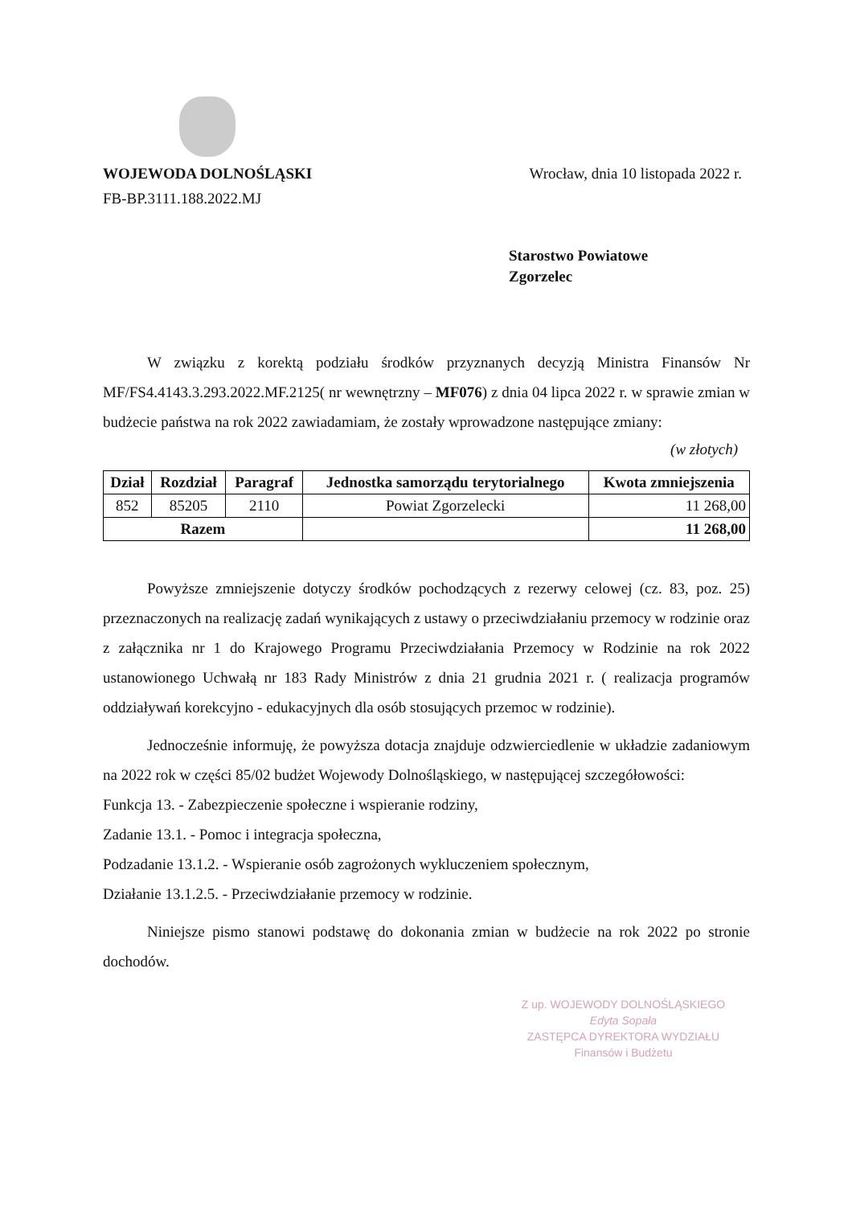WOJEWODA DOLNOŚLĄSKI
FB-BP.3111.188.2022.MJ
Wrocław, dnia 10 listopada 2022 r.
Starostwo Powiatowe
Zgorzelec
W związku z korektą podziału środków przyznanych decyzją Ministra Finansów Nr MF/FS4.4143.3.293.2022.MF.2125( nr wewnętrzny – MF076) z dnia 04 lipca 2022 r. w sprawie zmian w budżecie państwa na rok 2022 zawiadamiam, że zostały wprowadzone następujące zmiany:
(w złotych)
| Dział | Rozdział | Paragraf | Jednostka samorządu terytorialnego | Kwota zmniejszenia |
| --- | --- | --- | --- | --- |
| 852 | 85205 | 2110 | Powiat Zgorzelecki | 11 268,00 |
| Razem | | | | 11 268,00 |
Powyższe zmniejszenie dotyczy środków pochodzących z rezerwy celowej (cz. 83, poz. 25) przeznaczonych na realizację zadań wynikających z ustawy o przeciwdziałaniu przemocy w rodzinie oraz z załącznika nr 1 do Krajowego Programu Przeciwdziałania Przemocy w Rodzinie na rok 2022 ustanowionego Uchwałą nr 183 Rady Ministrów z dnia 21 grudnia 2021 r. ( realizacja programów oddziaływań korekcyjno - edukacyjnych dla osób stosujących przemoc w rodzinie).
Jednocześnie informuję, że powyższa dotacja znajduje odzwierciedlenie w układzie zadaniowym na 2022 rok w części 85/02 budżet Wojewody Dolnośląskiego, w następującej szczegółowości:
Funkcja 13. - Zabezpieczenie społeczne i wspieranie rodziny,
Zadanie 13.1. - Pomoc i integracja społeczna,
Podzadanie 13.1.2. - Wspieranie osób zagrożonych wykluczeniem społecznym,
Działanie 13.1.2.5. - Przeciwdziałanie przemocy w rodzinie.
Niniejsze pismo stanowi podstawę do dokonania zmian w budżecie na rok 2022 po stronie dochodów.
Z up. WOJEWODY DOLNOŚLĄSKIEGO
Edyta Sopała
ZASTĘPCA DYREKTORA WYDZIAŁU
Finansów i Budżetu